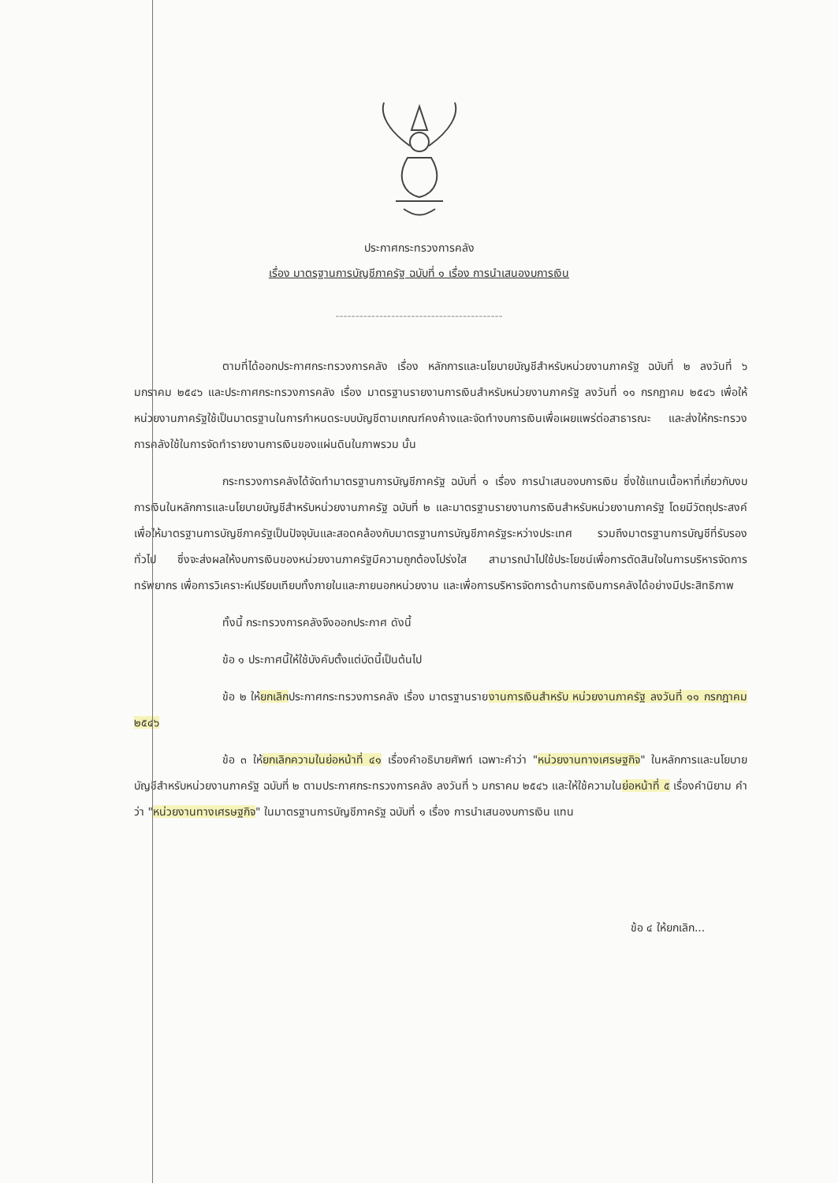ประกาศกระทรวงการคลัง
เรื่อง มาตรฐานการบัญชีภาครัฐ ฉบับที่ ๑ เรื่อง การนำเสนองบการเงิน
------------------------------------------
ตามที่ได้ออกประกาศกระทรวงการคลัง เรื่อง หลักการและนโยบายบัญชีสำหรับหน่วยงานภาครัฐ ฉบับที่ ๒ ลงวันที่ ๖ มกราคม ๒๕๔๖ และประกาศกระทรวงการคลัง เรื่อง มาตรฐานรายงานการเงินสำหรับหน่วยงานภาครัฐ ลงวันที่ ๑๑ กรกฎาคม ๒๕๔๖ เพื่อให้หน่วยงานภาครัฐใช้เป็นมาตรฐานในการกำหนดระบบบัญชีตามเกณฑ์คงค้างและจัดทำงบการเงินเพื่อเผยแพร่ต่อสาธารณะ และส่งให้กระทรวงการคลังใช้ในการจัดทำรายงานการเงินของแผ่นดินในภาพรวม นั้น
กระทรวงการคลังได้จัดทำมาตรฐานการบัญชีภาครัฐ ฉบับที่ ๑ เรื่อง การนำเสนองบการเงิน ซึ่งใช้แทนเนื้อหาที่เกี่ยวกับงบการเงินในหลักการและนโยบายบัญชีสำหรับหน่วยงานภาครัฐ ฉบับที่ ๒ และมาตรฐานรายงานการเงินสำหรับหน่วยงานภาครัฐ โดยมีวัตถุประสงค์เพื่อให้มาตรฐานการบัญชีภาครัฐเป็นปัจจุบันและสอดคล้องกับมาตรฐานการบัญชีภาครัฐระหว่างประเทศ รวมถึงมาตรฐานการบัญชีที่รับรองทั่วไป ซึ่งจะส่งผลให้งบการเงินของหน่วยงานภาครัฐมีความถูกต้องโปร่งใส สามารถนำไปใช้ประโยชน์เพื่อการตัดสินใจในการบริหารจัดการทรัพยากร เพื่อการวิเคราะห์เปรียบเทียบทั้งภายในและภายนอกหน่วยงาน และเพื่อการบริหารจัดการด้านการเงินการคลังได้อย่างมีประสิทธิภาพ
ทั้งนี้ กระทรวงการคลังจึงออกประกาศ ดังนี้
ข้อ ๑ ประกาศนี้ให้ใช้บังคับตั้งแต่บัดนี้เป็นต้นไป
ข้อ ๒ ให้ยกเลิกประกาศกระทรวงการคลัง เรื่อง มาตรฐานรายงานการเงินสำหรับ หน่วยงานภาครัฐ ลงวันที่ ๑๑ กรกฎาคม ๒๕๔๖
ข้อ ๓ ให้ยกเลิกความในย่อหน้าที่ ๔๑ เรื่องคำอธิบายศัพท์ เฉพาะคำว่า "หน่วยงานทางเศรษฐกิจ" ในหลักการและนโยบายบัญชีสำหรับหน่วยงานภาครัฐ ฉบับที่ ๒ ตามประกาศกระทรวงการคลัง ลงวันที่ ๖ มกราคม ๒๕๔๖ และให้ใช้ความในย่อหน้าที่ ๕ เรื่องคำนิยาม คำว่า "หน่วยงานทางเศรษฐกิจ" ในมาตรฐานการบัญชีภาครัฐ ฉบับที่ ๑ เรื่อง การนำเสนองบการเงิน แทน
ข้อ ๔ ให้ยกเลิก...